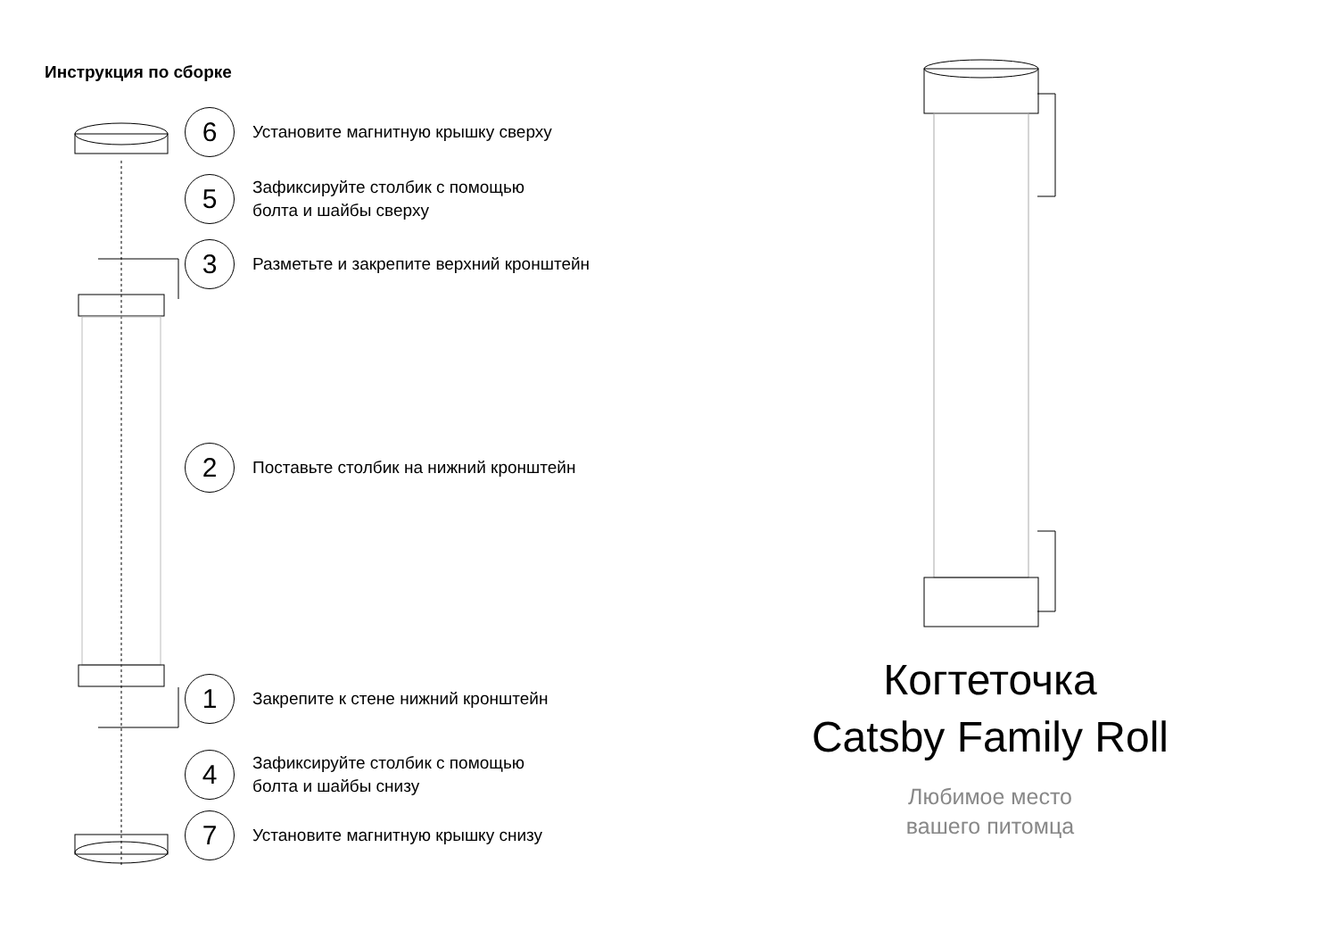Инструкция по сборке
6
Установите магнитную крышку сверху
5
Зафиксируйте столбик с помощью
болта и шайбы сверху
3
Разметьте и закрепите верхний кронштейн
2
Поставьте столбик на нижний кронштейн
1
Закрепите к стене нижний кронштейн
4
Зафиксируйте столбик с помощью
болта и шайбы снизу
7
Установите магнитную крышку снизу
Когтеточка
Catsby Family Roll
Любимое место
вашего питомца